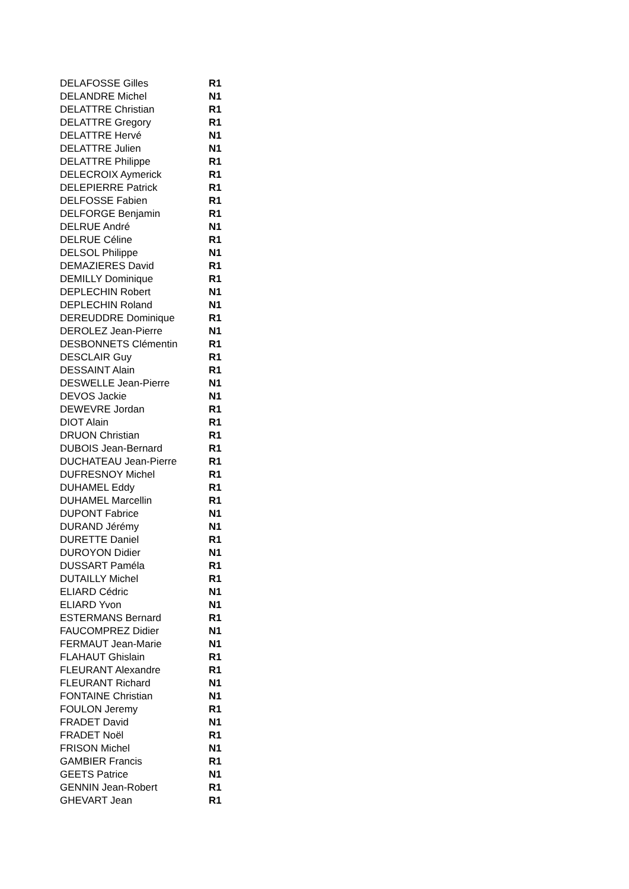| DELAFOSSE Gilles | R1 |
| DELANDRE Michel | N1 |
| DELATTRE Christian | R1 |
| DELATTRE Gregory | R1 |
| DELATTRE Hervé | N1 |
| DELATTRE Julien | N1 |
| DELATTRE Philippe | R1 |
| DELECROIX Aymerick | R1 |
| DELEPIERRE Patrick | R1 |
| DELFOSSE Fabien | R1 |
| DELFORGE Benjamin | R1 |
| DELRUE André | N1 |
| DELRUE Céline | R1 |
| DELSOL Philippe | N1 |
| DEMAZIERES David | R1 |
| DEMILLY Dominique | R1 |
| DEPLECHIN Robert | N1 |
| DEPLECHIN Roland | N1 |
| DEREUDDRE Dominique | R1 |
| DEROLEZ Jean-Pierre | N1 |
| DESBONNETS Clémentin | R1 |
| DESCLAIR Guy | R1 |
| DESSAINT Alain | R1 |
| DESWELLE Jean-Pierre | N1 |
| DEVOS Jackie | N1 |
| DEWEVRE Jordan | R1 |
| DIOT Alain | R1 |
| DRUON Christian | R1 |
| DUBOIS Jean-Bernard | R1 |
| DUCHATEAU Jean-Pierre | R1 |
| DUFRESNOY Michel | R1 |
| DUHAMEL Eddy | R1 |
| DUHAMEL Marcellin | R1 |
| DUPONT Fabrice | N1 |
| DURAND Jérémy | N1 |
| DURETTE Daniel | R1 |
| DUROYON Didier | N1 |
| DUSSART Paméla | R1 |
| DUTAILLY Michel | R1 |
| ELIARD Cédric | N1 |
| ELIARD Yvon | N1 |
| ESTERMANS Bernard | R1 |
| FAUCOMPREZ Didier | N1 |
| FERMAUT Jean-Marie | N1 |
| FLAHAUT Ghislain | R1 |
| FLEURANT Alexandre | R1 |
| FLEURANT Richard | N1 |
| FONTAINE Christian | N1 |
| FOULON Jeremy | R1 |
| FRADET David | N1 |
| FRADET Noël | R1 |
| FRISON Michel | N1 |
| GAMBIER Francis | R1 |
| GEETS Patrice | N1 |
| GENNIN Jean-Robert | R1 |
| GHEVART Jean | R1 |